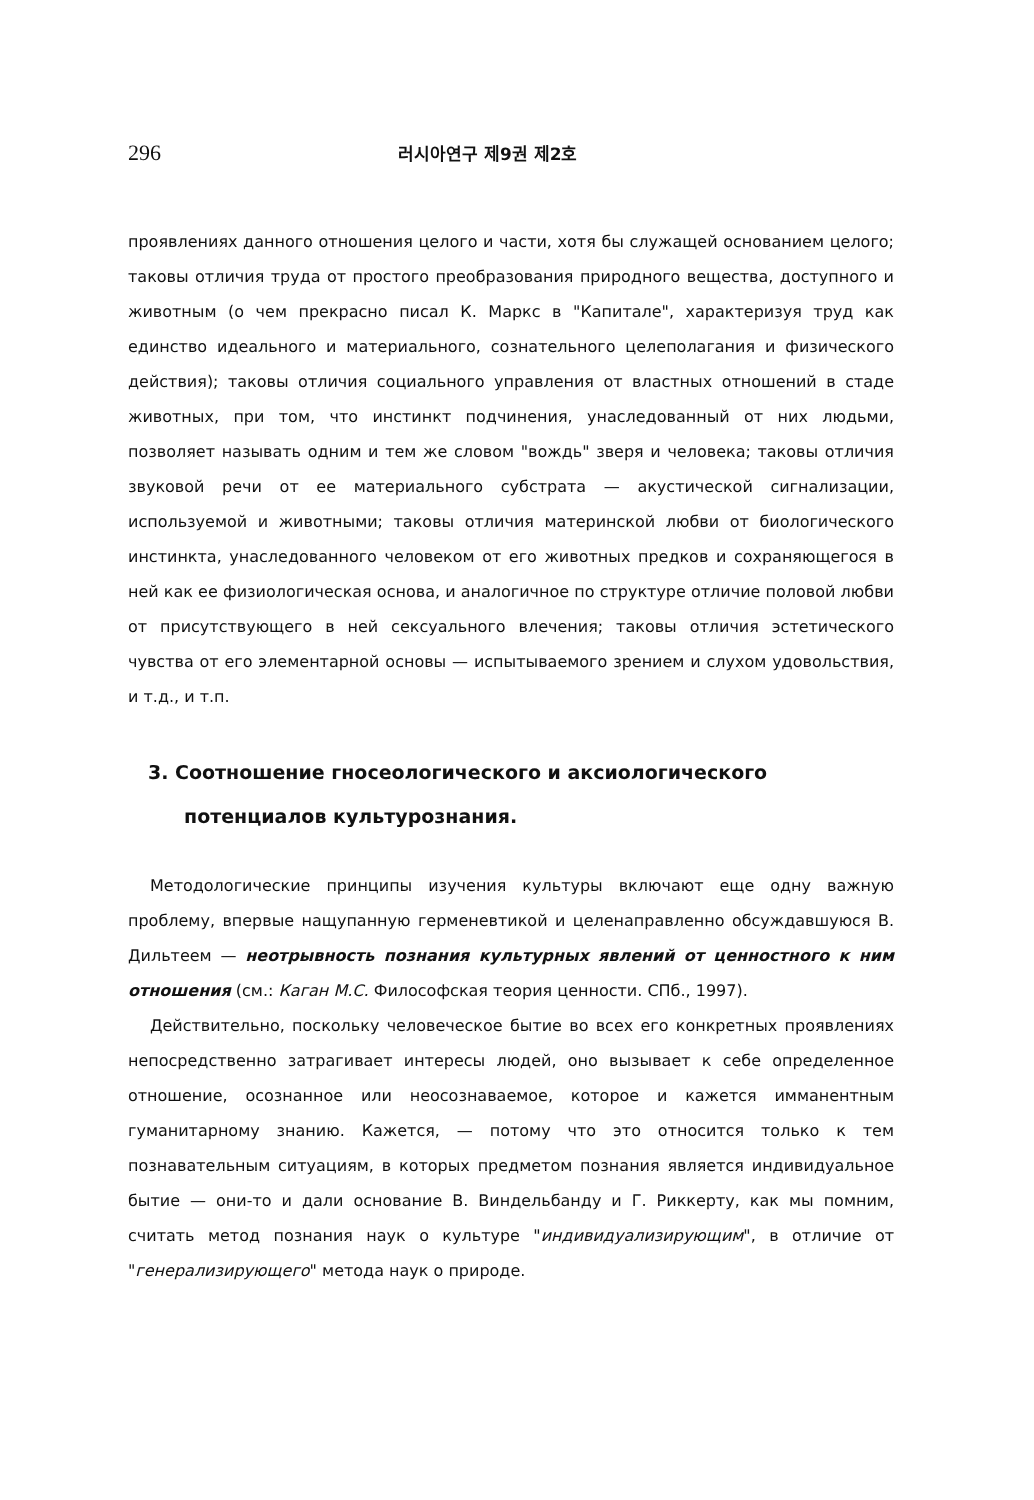296 러시아연구 제9권 제2호
проявлениях данного отношения целого и части, хотя бы служащей основанием целого; таковы отличия труда от простого преобразования природного вещества, доступного и животным (о чем прекрасно писал К. Маркс в "Капитале", характеризуя труд как единство идеального и материального, сознательного целеполагания и физического действия); таковы отличия социального управления от властных отношений в стаде животных, при том, что инстинкт подчинения, унаследованный от них людьми, позволяет называть одним и тем же словом "вождь" зверя и человека; таковы отличия звуковой речи от ее материального субстрата — акустической сигнализации, используемой и животными; таковы отличия материнской любви от биологического инстинкта, унаследованного человеком от его животных предков и сохраняющегося в ней как ее физиологическая основа, и аналогичное по структуре отличие половой любви от присутствующего в ней сексуального влечения; таковы отличия эстетического чувства от его элементарной основы — испытываемого зрением и слухом удовольствия, и т.д., и т.п.
3. Соотношение гносеологического и аксиологического
потенциалов культурознания.
Методологические принципы изучения культуры включают еще одну важную проблему, впервые нащупанную герменевтикой и целенаправленно обсуждавшуюся В. Дильтеем — неотрывность познания культурных явлений от ценностного к ним отношения (см.: Каган М.С. Философская теория ценности. СПб., 1997).
Действительно, поскольку человеческое бытие во всех его конкретных проявлениях непосредственно затрагивает интересы людей, оно вызывает к себе определенное отношение, осознанное или неосознаваемое, которое и кажется имманентным гуманитарному знанию. Кажется, — потому что это относится только к тем познавательным ситуациям, в которых предметом познания является индивидуальное бытие — они-то и дали основание В. Виндельбанду и Г. Риккерту, как мы помним, считать метод познания наук о культуре "индивидуализирующим", в отличие от "генерализирующего" метода наук о природе.